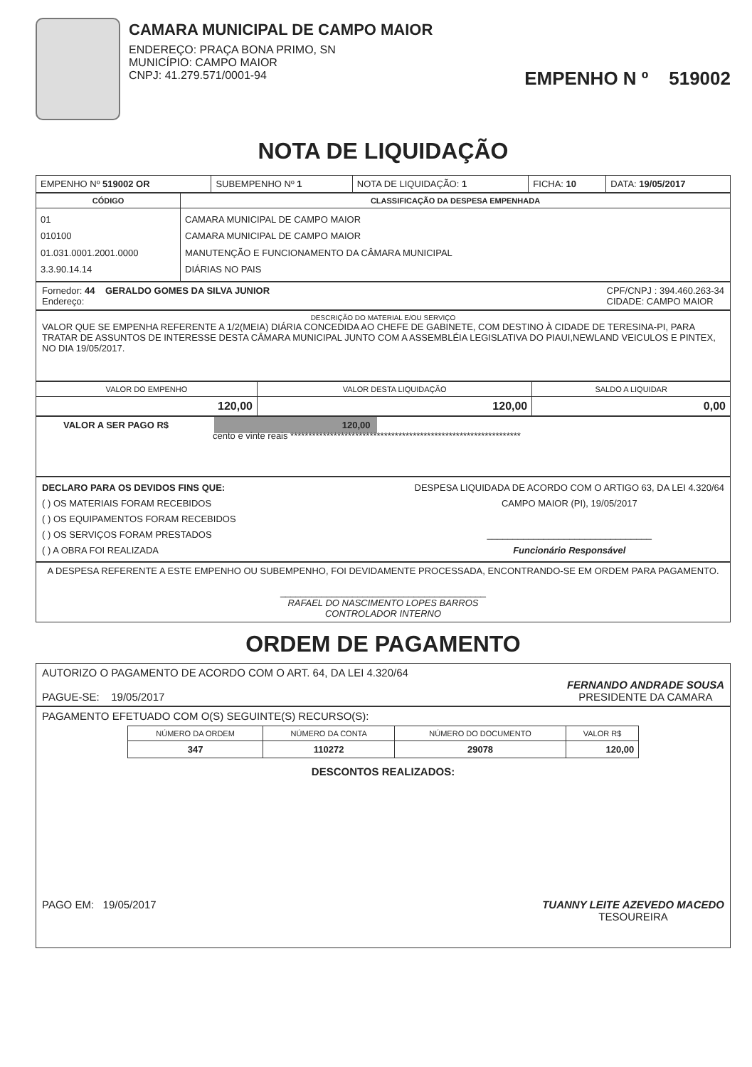CAMARA MUNICIPAL DE CAMPO MAIOR
ENDEREÇO: PRAÇA BONA PRIMO, SN
MUNICÍPIO: CAMPO MAIOR
CNPJ: 41.279.571/0001-94
EMPENHO N º 519002
NOTA DE LIQUIDAÇÃO
| EMPENHO Nº 519002 OR | SUBEMPENHO Nº 1 | NOTA DE LIQUIDAÇÃO: 1 | FICHA: 10 | DATA: 19/05/2017 |
| CÓDIGO | CLASSIFICAÇÃO DA DESPESA EMPENHADA |
| --- | --- |
| 01 010100 01.031.0001.2001.0000 3.3.90.14.14 | CAMARA MUNICIPAL DE CAMPO MAIOR CAMARA MUNICIPAL DE CAMPO MAIOR MANUTENÇÃO E FUNCIONAMENTO DA CÂMARA MUNICIPAL DIÁRIAS NO PAIS |
Fornedor: 44 GERALDO GOMES DA SILVA JUNIOR
Endereço:
CPF/CNPJ : 394.460.263-34
CIDADE: CAMPO MAIOR
DESCRIÇÃO DO MATERIAL E/OU SERVIÇO
VALOR QUE SE EMPENHA REFERENTE A 1/2(MEIA) DIÁRIA CONCEDIDA AO CHEFE DE GABINETE, COM DESTINO À CIDADE DE TERESINA-PI, PARA TRATAR DE ASSUNTOS DE INTERESSE DESTA CÂMARA MUNICIPAL JUNTO COM A ASSEMBLÉIA LEGISLATIVA DO PIAUI,NEWLAND VEICULOS E PINTEX, NO DIA 19/05/2017.
| VALOR DO EMPENHO | VALOR DESTA LIQUIDAÇÃO | SALDO A LIQUIDAR |
| --- | --- | --- |
| 120,00 | 120,00 | 0,00 |
VALOR A SER PAGO R$ 120,00
cento e vinte reais ****************************************************************
DECLARO PARA OS DEVIDOS FINS QUE:
( ) OS MATERIAIS FORAM RECEBIDOS
( ) OS EQUIPAMENTOS FORAM RECEBIDOS
( ) OS SERVIÇOS FORAM PRESTADOS
( ) A OBRA FOI REALIZADA
DESPESA LIQUIDADA DE ACORDO COM O ARTIGO 63, DA LEI 4.320/64
CAMPO MAIOR (PI), 19/05/2017
________________________________
Funcionário Responsável
A DESPESA REFERENTE A ESTE EMPENHO OU SUBEMPENHO, FOI DEVIDAMENTE PROCESSADA, ENCONTRANDO-SE EM ORDEM PARA PAGAMENTO.
________________________________________
RAFAEL DO NASCIMENTO LOPES BARROS
CONTROLADOR INTERNO
ORDEM DE PAGAMENTO
AUTORIZO O PAGAMENTO DE ACORDO COM O ART. 64, DA LEI 4.320/64
PAGUE-SE: 19/05/2017
FERNANDO ANDRADE SOUSA
PRESIDENTE DA CAMARA
PAGAMENTO EFETUADO COM O(S) SEGUINTE(S) RECURSO(S):
| NÚMERO DA ORDEM | NÚMERO DA CONTA | NÚMERO DO DOCUMENTO | VALOR R$ |
| --- | --- | --- | --- |
| 347 | 110272 | 29078 | 120,00 |
DESCONTOS REALIZADOS:
PAGO EM: 19/05/2017 TUANNY LEITE AZEVEDO MACEDO
TESOUREIRA